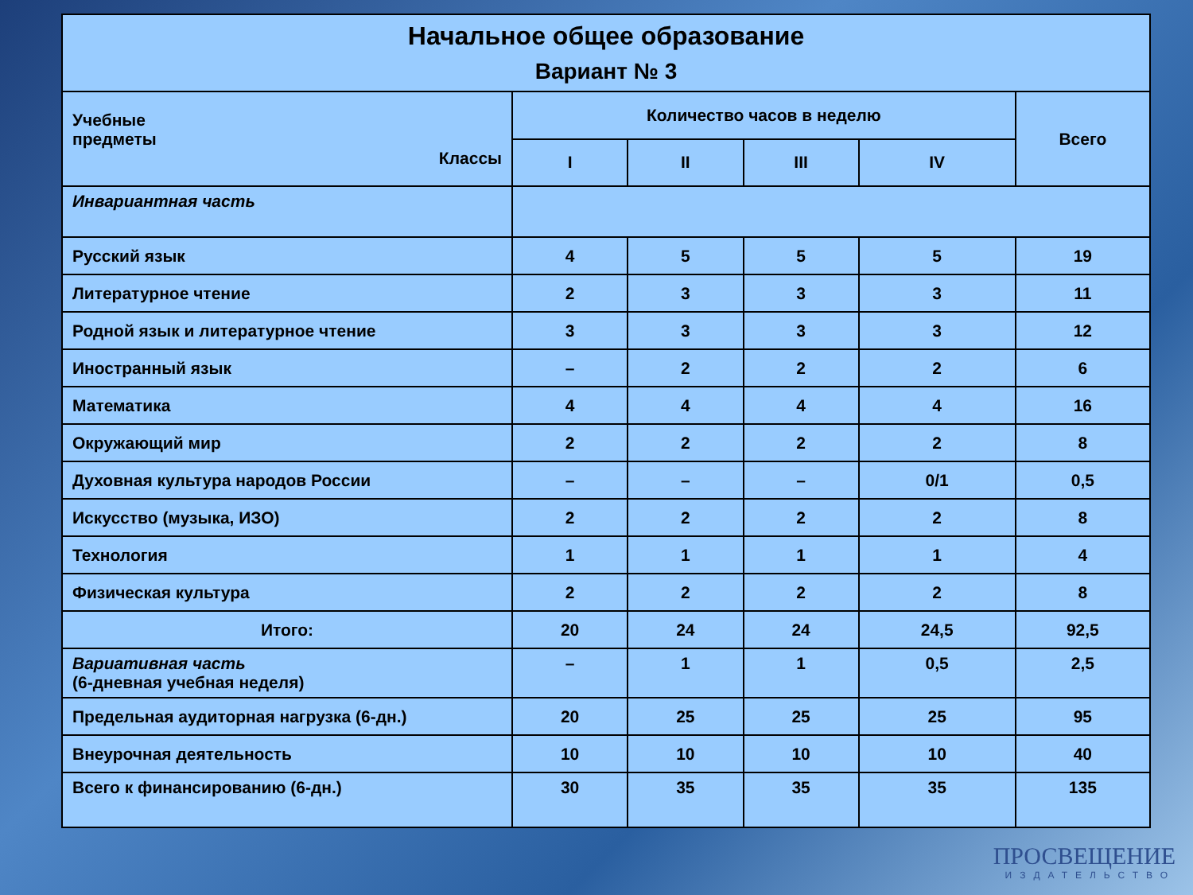| Начальное общее образование Вариант № 3 | | | | | |
| --- | --- | --- | --- | --- | --- |
| Учебные предметы Классы | Количество часов в неделю | | | | Всего |
| | I | II | III | IV | |
| Инвариантная часть | | | | | |
| Русский язык | 4 | 5 | 5 | 5 | 19 |
| Литературное чтение | 2 | 3 | 3 | 3 | 11 |
| Родной язык и литературное чтение | 3 | 3 | 3 | 3 | 12 |
| Иностранный язык | – | 2 | 2 | 2 | 6 |
| Математика | 4 | 4 | 4 | 4 | 16 |
| Окружающий мир | 2 | 2 | 2 | 2 | 8 |
| Духовная культура народов России | – | – | – | 0/1 | 0,5 |
| Искусство (музыка, ИЗО) | 2 | 2 | 2 | 2 | 8 |
| Технология | 1 | 1 | 1 | 1 | 4 |
| Физическая культура | 2 | 2 | 2 | 2 | 8 |
| Итого: | 20 | 24 | 24 | 24,5 | 92,5 |
| Вариативная часть (6-дневная учебная неделя) | – | 1 | 1 | 0,5 | 2,5 |
| Предельная аудиторная нагрузка (6-дн.) | 20 | 25 | 25 | 25 | 95 |
| Внеурочная деятельность | 10 | 10 | 10 | 10 | 40 |
| Всего к финансированию (6-дн.) | 30 | 35 | 35 | 35 | 135 |
ПРОСВЕЩЕНИЕ
ИЗДАТЕЛЬСТВО